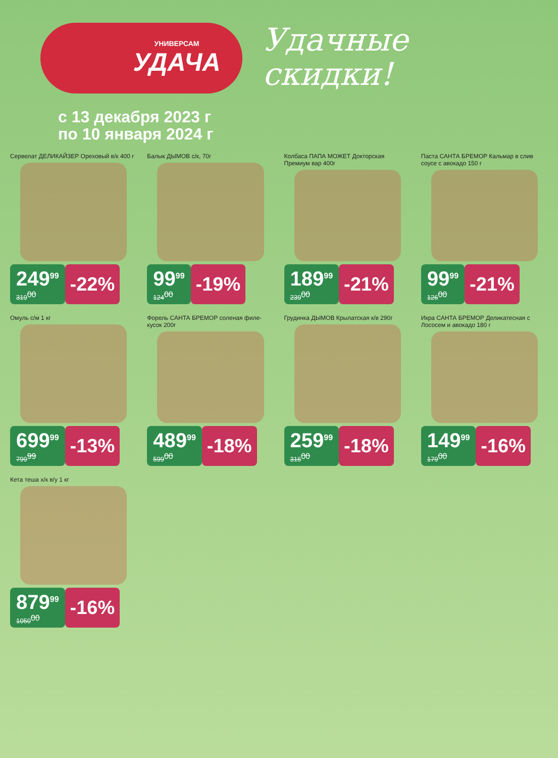УНИВЕРСАМ
УДАЧА
Удачные
скидки!
с 13 декабря 2023 г
по 10 января 2024 г
Сервелат ДЕЛИКАЙЗЕР Ореховый в/к 400 г
249<sup>99</sup>
319<sup>00</sup>
-22%
Балык ДЫМОВ с/к, 70г
99<sup>99</sup>
124<sup>00</sup>
-19%
Колбаса ПАПА МОЖЕТ Докторская Премиум вар 400г
189<sup>99</sup>
239<sup>00</sup>
-21%
Паста САНТА БРЕМОР Кальмар в слив соусе с авокадо 150 г
99<sup>99</sup>
126<sup>00</sup>
-21%
Омуль с/м 1 кг
699<sup>99</sup>
799<sup>99</sup>
-13%
Форель САНТА БРЕМОР соленая филе-кусок 200г
489<sup>99</sup>
599<sup>00</sup>
-18%
Грудинка ДЫМОВ Крылатская к/в 290г
259<sup>99</sup>
316<sup>00</sup>
-18%
Икра САНТА БРЕМОР Деликатесная с Лососем и авокадо 180 г
149<sup>99</sup>
179<sup>00</sup>
-16%
Кета теша х/к в/у 1 кг
879<sup>99</sup>
1050<sup>00</sup>
-16%